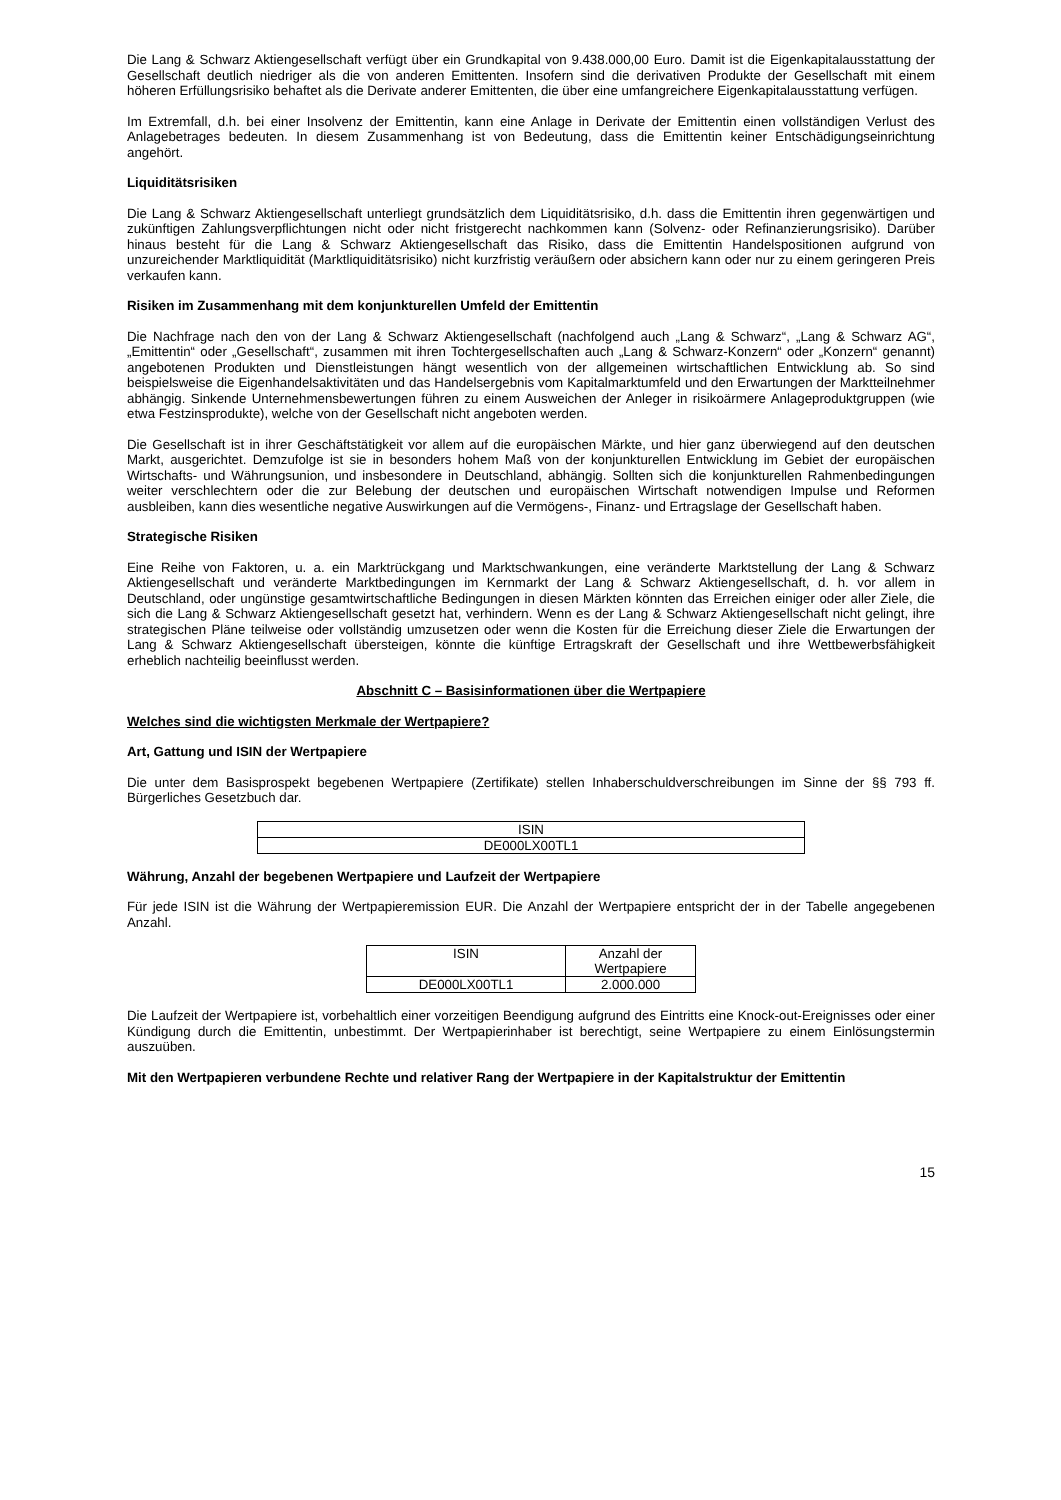Die Lang & Schwarz Aktiengesellschaft verfügt über ein Grundkapital von 9.438.000,00 Euro. Damit ist die Eigenkapitalausstattung der Gesellschaft deutlich niedriger als die von anderen Emittenten. Insofern sind die derivativen Produkte der Gesellschaft mit einem höheren Erfüllungsrisiko behaftet als die Derivate anderer Emittenten, die über eine umfangreichere Eigenkapitalausstattung verfügen.
Im Extremfall, d.h. bei einer Insolvenz der Emittentin, kann eine Anlage in Derivate der Emittentin einen vollständigen Verlust des Anlagebetrages bedeuten. In diesem Zusammenhang ist von Bedeutung, dass die Emittentin keiner Entschädigungseinrichtung angehört.
Liquiditätsrisiken
Die Lang & Schwarz Aktiengesellschaft unterliegt grundsätzlich dem Liquiditätsrisiko, d.h. dass die Emittentin ihren gegenwärtigen und zukünftigen Zahlungsverpflichtungen nicht oder nicht fristgerecht nachkommen kann (Solvenz- oder Refinanzierungsrisiko). Darüber hinaus besteht für die Lang & Schwarz Aktiengesellschaft das Risiko, dass die Emittentin Handelspositionen aufgrund von unzureichender Marktliquidität (Marktliquiditätsrisiko) nicht kurzfristig veräußern oder absichern kann oder nur zu einem geringeren Preis verkaufen kann.
Risiken im Zusammenhang mit dem konjunkturellen Umfeld der Emittentin
Die Nachfrage nach den von der Lang & Schwarz Aktiengesellschaft (nachfolgend auch „Lang & Schwarz“, „Lang & Schwarz AG“, „Emittentin“ oder „Gesellschaft“, zusammen mit ihren Tochtergesellschaften auch „Lang & Schwarz-Konzern“ oder „Konzern“ genannt) angebotenen Produkten und Dienstleistungen hängt wesentlich von der allgemeinen wirtschaftlichen Entwicklung ab. So sind beispielsweise die Eigenhandelsaktivitäten und das Handelsergebnis vom Kapitalmarktumfeld und den Erwartungen der Marktteilnehmer abhängig. Sinkende Unternehmensbewertungen führen zu einem Ausweichen der Anleger in risikoärmere Anlageproduktgruppen (wie etwa Festzinsprodukte), welche von der Gesellschaft nicht angeboten werden.
Die Gesellschaft ist in ihrer Geschäftstätigkeit vor allem auf die europäischen Märkte, und hier ganz überwiegend auf den deutschen Markt, ausgerichtet. Demzufolge ist sie in besonders hohem Maß von der konjunkturellen Entwicklung im Gebiet der europäischen Wirtschafts- und Währungsunion, und insbesondere in Deutschland, abhängig. Sollten sich die konjunkturellen Rahmenbedingungen weiter verschlechtern oder die zur Belebung der deutschen und europäischen Wirtschaft notwendigen Impulse und Reformen ausbleiben, kann dies wesentliche negative Auswirkungen auf die Vermögens-, Finanz- und Ertragslage der Gesellschaft haben.
Strategische Risiken
Eine Reihe von Faktoren, u. a. ein Marktrückgang und Marktschwankungen, eine veränderte Marktstellung der Lang & Schwarz Aktiengesellschaft und veränderte Marktbedingungen im Kernmarkt der Lang & Schwarz Aktiengesellschaft, d. h. vor allem in Deutschland, oder ungünstige gesamtwirtschaftliche Bedingungen in diesen Märkten könnten das Erreichen einiger oder aller Ziele, die sich die Lang & Schwarz Aktiengesellschaft gesetzt hat, verhindern. Wenn es der Lang & Schwarz Aktiengesellschaft nicht gelingt, ihre strategischen Pläne teilweise oder vollständig umzusetzen oder wenn die Kosten für die Erreichung dieser Ziele die Erwartungen der Lang & Schwarz Aktiengesellschaft übersteigen, könnte die künftige Ertragskraft der Gesellschaft und ihre Wettbewerbsfähigkeit erheblich nachteilig beeinflusst werden.
Abschnitt C – Basisinformationen über die Wertpapiere
Welches sind die wichtigsten Merkmale der Wertpapiere?
Art, Gattung und ISIN der Wertpapiere
Die unter dem Basisprospekt begebenen Wertpapiere (Zertifikate) stellen Inhaberschuldverschreibungen im Sinne der §§ 793 ff. Bürgerliches Gesetzbuch dar.
| ISIN |
| DE000LX00TL1 |
Währung, Anzahl der begebenen Wertpapiere und Laufzeit der Wertpapiere
Für jede ISIN ist die Währung der Wertpapieremission EUR. Die Anzahl der Wertpapiere entspricht der in der Tabelle angegebenen Anzahl.
| ISIN | Anzahl der Wertpapiere |
| DE000LX00TL1 | 2.000.000 |
Die Laufzeit der Wertpapiere ist, vorbehaltlich einer vorzeitigen Beendigung aufgrund des Eintritts eine Knock-out-Ereignisses oder einer Kündigung durch die Emittentin, unbestimmt. Der Wertpapierinhaber ist berechtigt, seine Wertpapiere zu einem Einlösungstermin auszuüben.
Mit den Wertpapieren verbundene Rechte und relativer Rang der Wertpapiere in der Kapitalstruktur der Emittentin
15